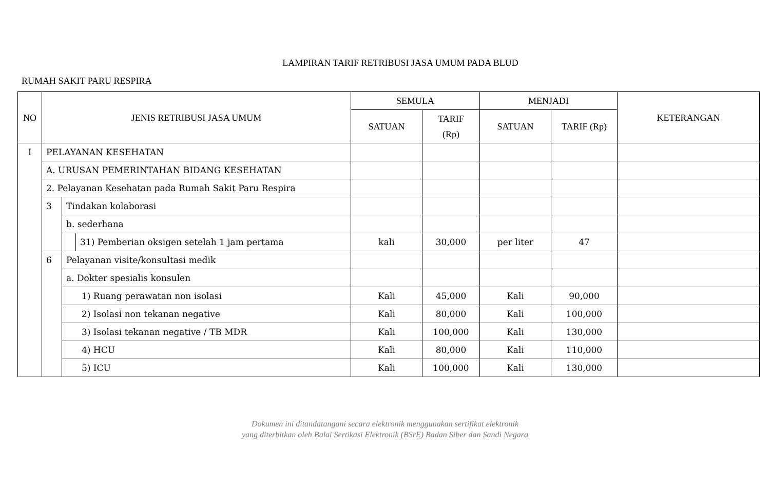LAMPIRAN TARIF RETRIBUSI JASA UMUM PADA BLUD
RUMAH SAKIT PARU RESPIRA
| NO | JENIS RETRIBUSI JASA UMUM | | | SEMULA | | MENJADI | | KETERANGAN |
| --- | --- | --- | --- | --- | --- | --- | --- | --- |
| | | | | SATUAN | TARIF (Rp) | SATUAN | TARIF (Rp) | |
| I | PELAYANAN KESEHATAN | | | | | | | |
| | A. URUSAN PEMERINTAHAN BIDANG KESEHATAN | | | | | | | |
| | 2. Pelayanan Kesehatan pada Rumah Sakit Paru Respira | | | | | | | |
| | 3 | Tindakan kolaborasi | | | | | | |
| | | b. sederhana | | | | | | |
| | | | 31) Pemberian oksigen setelah 1 jam pertama | kali | 30,000 | per liter | 47 | |
| | 6 | Pelayanan visite/konsultasi medik | | | | | | |
| | | a. Dokter spesialis konsulen | | | | | | |
| | | 1) Ruang perawatan non isolasi | | Kali | 45,000 | Kali | 90,000 | |
| | | 2) Isolasi non tekanan negative | | Kali | 80,000 | Kali | 100,000 | |
| | | 3) Isolasi tekanan negative / TB MDR | | Kali | 100,000 | Kali | 130,000 | |
| | | 4) HCU | | Kali | 80,000 | Kali | 110,000 | |
| | | 5) ICU | | Kali | 100,000 | Kali | 130,000 | |
Dokumen ini ditandatangani secara elektronik menggunakan sertifikat elektronik
yang diterbitkan oleh Balai Sertikasi Elektronik (BSrE) Badan Siber dan Sandi Negara